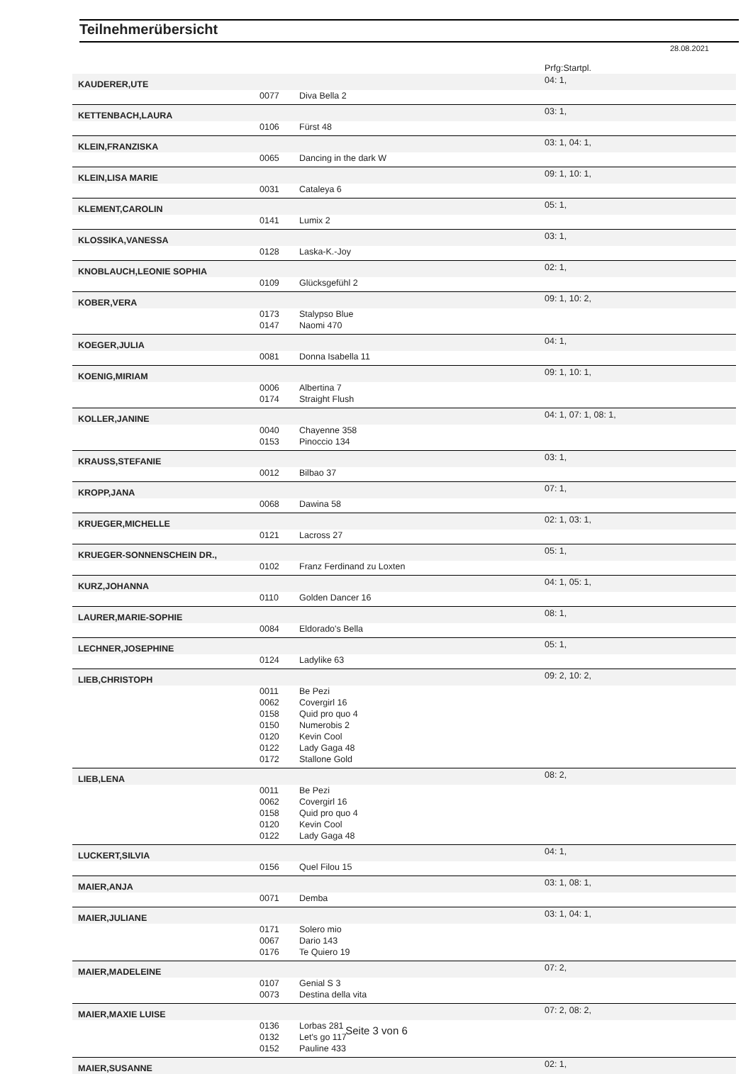Teilnehmerübersicht
28.08.2021
| | | | Prfg:Startpl. |
| KAUDERER,UTE | | | 04: 1, |
| | 0077 | Diva Bella 2 | |
| KETTENBACH,LAURA | | | 03: 1, |
| | 0106 | Fürst 48 | |
| KLEIN,FRANZISKA | | | 03: 1, 04: 1, |
| | 0065 | Dancing in the dark W | |
| KLEIN,LISA MARIE | | | 09: 1, 10: 1, |
| | 0031 | Cataleya 6 | |
| KLEMENT,CAROLIN | | | 05: 1, |
| | 0141 | Lumix 2 | |
| KLOSSIKA,VANESSA | | | 03: 1, |
| | 0128 | Laska-K.-Joy | |
| KNOBLAUCH,LEONIE SOPHIA | | | 02: 1, |
| | 0109 | Glücksgefühl 2 | |
| KOBER,VERA | | | 09: 1, 10: 2, |
| | 0173 | Stalypso Blue | |
| | 0147 | Naomi 470 | |
| KOEGER,JULIA | | | 04: 1, |
| | 0081 | Donna Isabella 11 | |
| KOENIG,MIRIAM | | | 09: 1, 10: 1, |
| | 0006 | Albertina 7 | |
| | 0174 | Straight Flush | |
| KOLLER,JANINE | | | 04: 1, 07: 1, 08: 1, |
| | 0040 | Chayenne 358 | |
| | 0153 | Pinoccio 134 | |
| KRAUSS,STEFANIE | | | 03: 1, |
| | 0012 | Bilbao 37 | |
| KROPP,JANA | | | 07: 1, |
| | 0068 | Dawina 58 | |
| KRUEGER,MICHELLE | | | 02: 1, 03: 1, |
| | 0121 | Lacross 27 | |
| KRUEGER-SONNENSCHEIN DR., | | | 05: 1, |
| | 0102 | Franz Ferdinand zu Loxten | |
| KURZ,JOHANNA | | | 04: 1, 05: 1, |
| | 0110 | Golden Dancer 16 | |
| LAURER,MARIE-SOPHIE | | | 08: 1, |
| | 0084 | Eldorado's Bella | |
| LECHNER,JOSEPHINE | | | 05: 1, |
| | 0124 | Ladylike 63 | |
| LIEB,CHRISTOPH | | | 09: 2, 10: 2, |
| | 0011 | Be Pezi | |
| | 0062 | Covergirl 16 | |
| | 0158 | Quid pro quo 4 | |
| | 0150 | Numerobis 2 | |
| | 0120 | Kevin Cool | |
| | 0122 | Lady Gaga 48 | |
| | 0172 | Stallone Gold | |
| LIEB,LENA | | | 08: 2, |
| | 0011 | Be Pezi | |
| | 0062 | Covergirl 16 | |
| | 0158 | Quid pro quo 4 | |
| | 0120 | Kevin Cool | |
| | 0122 | Lady Gaga 48 | |
| LUCKERT,SILVIA | | | 04: 1, |
| | 0156 | Quel Filou 15 | |
| MAIER,ANJA | | | 03: 1, 08: 1, |
| | 0071 | Demba | |
| MAIER,JULIANE | | | 03: 1, 04: 1, |
| | 0171 | Solero mio | |
| | 0067 | Dario 143 | |
| | 0176 | Te Quiero 19 | |
| MAIER,MADELEINE | | | 07: 2, |
| | 0107 | Genial S 3 | |
| | 0073 | Destina della vita | |
| MAIER,MAXIE LUISE | | | 07: 2, 08: 2, |
| | 0136 | Lorbas 281 | |
| | 0132 | Let's go 117 | |
| | 0152 | Pauline 433 | |
| MAIER,SUSANNE | | | 02: 1, |
Seite 3 von 6